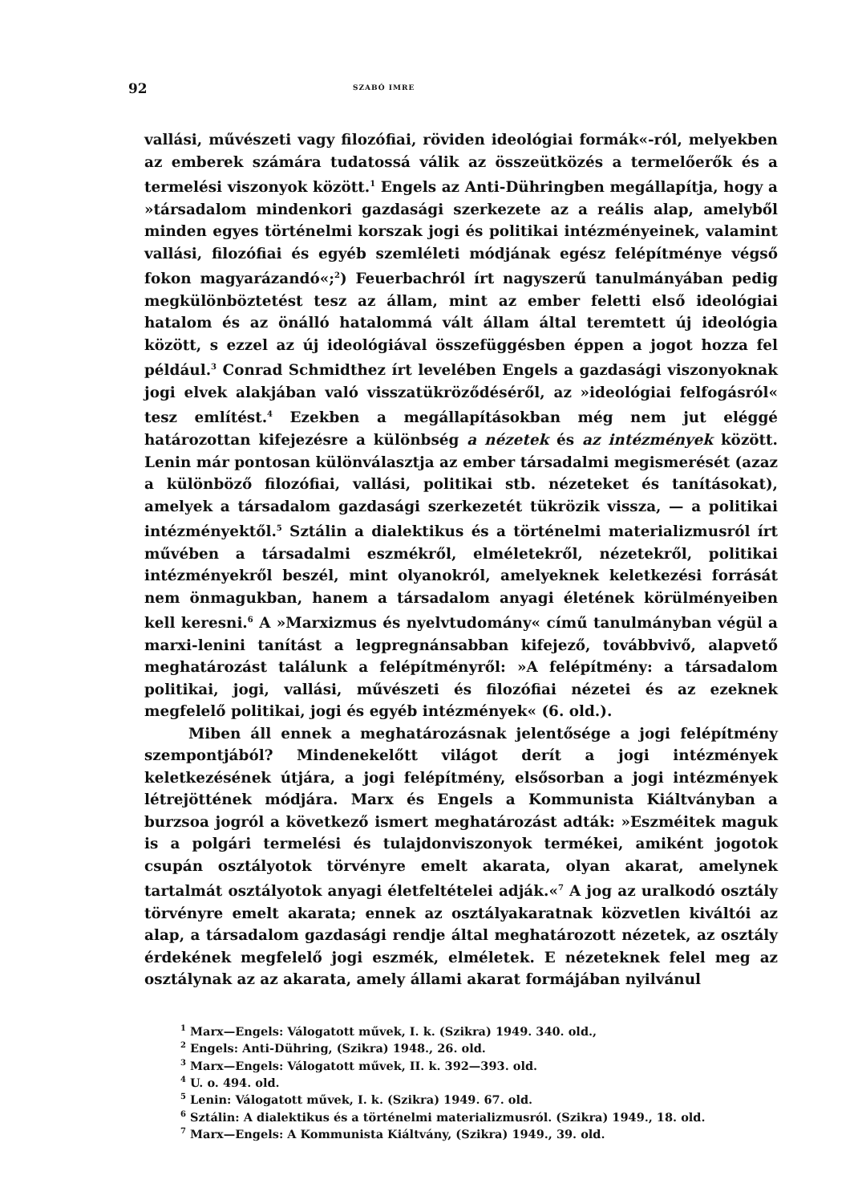92 SZABÓ IMRE
vallási, művészeti vagy filozófiai, röviden ideológiai formák«-ról, melyekben az emberek számára tudatossá válik az összeütközés a termelőerők és a termelési viszonyok között.<sup>1</sup> Engels az Anti-Dühringben megállapítja, hogy a »társadalom mindenkori gazdasági szerkezete az a reális alap, amelyből minden egyes történelmi korszak jogi és politikai intézményeinek, valamint vallási, filozófiai és egyéb szemléleti módjának egész felépítménye végső fokon magyarázandó«;<sup>2</sup>) Feuerbachról írt nagyszerű tanulmányában pedig megkülönböztetést tesz az állam, mint az ember feletti első ideológiai hatalom és az önálló hatalommá vált állam által teremtett új ideológia között, s ezzel az új ideológiával összefüggésben éppen a jogot hozza fel például.<sup>3</sup> Conrad Schmidthez írt levelében Engels a gazdasági viszonyoknak jogi elvek alakjában való visszatükröződéséről, az »ideológiai felfogásról« tesz említést.<sup>4</sup> Ezekben a megállapításokban még nem jut eléggé határozottan kifejezésre a különbség a nézetek és az intézmények között. Lenin már pontosan különválasztja az ember társadalmi megismerését (azaz a különböző filozófiai, vallási, politikai stb. nézeteket és tanításokat), amelyek a társadalom gazdasági szerkezetét tükrözik vissza, — a politikai intézményektől.<sup>5</sup> Sztálin a dialektikus és a történelmi materializmusról írt művében a társadalmi eszmékről, elméletekről, nézetekről, politikai intézményekről beszél, mint olyanokról, amelyeknek keletkezési forrását nem önmagukban, hanem a társadalom anyagi életének körülményeiben kell keresni.<sup>6</sup> A »Marxizmus és nyelvtudomány« című tanulmányban végül a marxi-lenini tanítást a legpregnánsabban kifejező, továbbvivő, alapvető meghatározást találunk a felépítményről: »A felépítmény: a társadalom politikai, jogi, vallási, művészeti és filozófiai nézetei és az ezeknek megfelelő politikai, jogi és egyéb intézmények« (6. old.).
Miben áll ennek a meghatározásnak jelentősége a jogi felépítmény szempontjából? Mindenekelőtt világot derít a jogi intézmények keletkezésének útjára, a jogi felépítmény, elsősorban a jogi intézmények létrejöttének módjára. Marx és Engels a Kommunista Kiáltványban a burzsoa jogról a következő ismert meghatározást adták: »Eszméitek maguk is a polgári termelési és tulajdonviszonyok termékei, amiként jogotok csupán osztályotok törvényre emelt akarata, olyan akarat, amelynek tartalmát osztályotok anyagi életfeltételei adják.«<sup>7</sup> A jog az uralkodó osztály törvényre emelt akarata; ennek az osztályakaratnak közvetlen kiváltói az alap, a társadalom gazdasági rendje által meghatározott nézetek, az osztály érdekének megfelelő jogi eszmék, elméletek. E nézeteknek felel meg az osztálynak az az akarata, amely állami akarat formájában nyilvánul
<sup>1</sup> Marx—Engels: Válogatott művek, I. k. (Szikra) 1949. 340. old.,
<sup>2</sup> Engels: Anti-Dühring, (Szikra) 1948., 26. old.
<sup>3</sup> Marx—Engels: Válogatott művek, II. k. 392—393. old.
<sup>4</sup> U. o. 494. old.
<sup>5</sup> Lenin: Válogatott művek, I. k. (Szikra) 1949. 67. old.
<sup>6</sup> Sztálin: A dialektikus és a történelmi materializmusról. (Szikra) 1949., 18. old.
<sup>7</sup> Marx—Engels: A Kommunista Kiáltvány, (Szikra) 1949., 39. old.